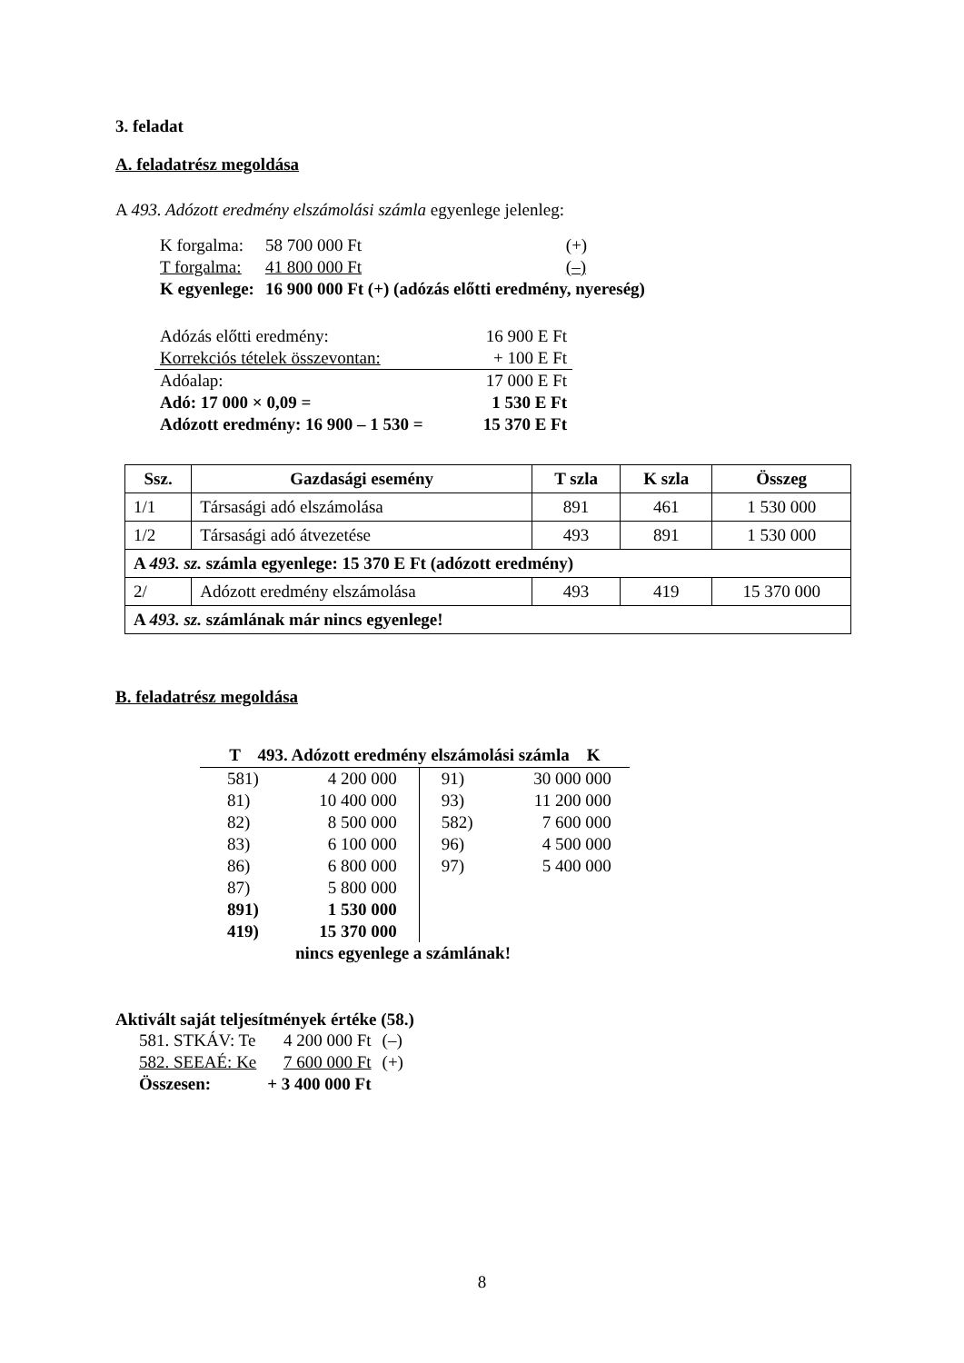3. feladat
A. feladatrész megoldása
A 493. Adózott eredmény elszámolási számla egyenlege jelenleg:
| K forgalma: | 58 700 000 Ft | (+) |
| T forgalma: | 41 800 000 Ft | (–) |
| K egyenlege: | 16 900 000 Ft (+) (adózás előtti eredmény, nyereség) | |
| Adózás előtti eredmény: | 16 900 E Ft |
| Korrekciós tételek összevontan: | + 100 E Ft |
| Adóalap: | 17 000 E Ft |
| Adó: 17 000 × 0,09 = | 1 530 E Ft |
| Adózott eredmény: 16 900 – 1 530 = | 15 370 E Ft |
| Ssz. | Gazdasági esemény | T szla | K szla | Összeg |
| --- | --- | --- | --- | --- |
| 1/1 | Társasági adó elszámolása | 891 | 461 | 1 530 000 |
| 1/2 | Társasági adó átvezetése | 493 | 891 | 1 530 000 |
| A 493. sz. számla egyenlege: 15 370 E Ft (adózott eredmény) | | | | |
| 2/ | Adózott eredmény elszámolása | 493 | 419 | 15 370 000 |
| A 493. sz. számlának már nincs egyenlege! | | | | |
B. feladatrész megoldása
| T 493. Adózott eredmény elszámolási számla K | | | |
| --- | --- | --- | --- |
| 581) | 4 200 000 | 91) | 30 000 000 |
| 81) | 10 400 000 | 93) | 11 200 000 |
| 82) | 8 500 000 | 582) | 7 600 000 |
| 83) | 6 100 000 | 96) | 4 500 000 |
| 86) | 6 800 000 | 97) | 5 400 000 |
| 87) | 5 800 000 | | |
| 891) | 1 530 000 | | |
| 419) | 15 370 000 | | |
| nincs egyenlege a számlának! | | | |
Aktivált saját teljesítmények értéke (58.)
| 581. STKÁV: Te | 4 200 000 Ft | (–) |
| 582. SEEAÉ: Ke | 7 600 000 Ft | (+) |
| Összesen: | + 3 400 000 Ft | |
8